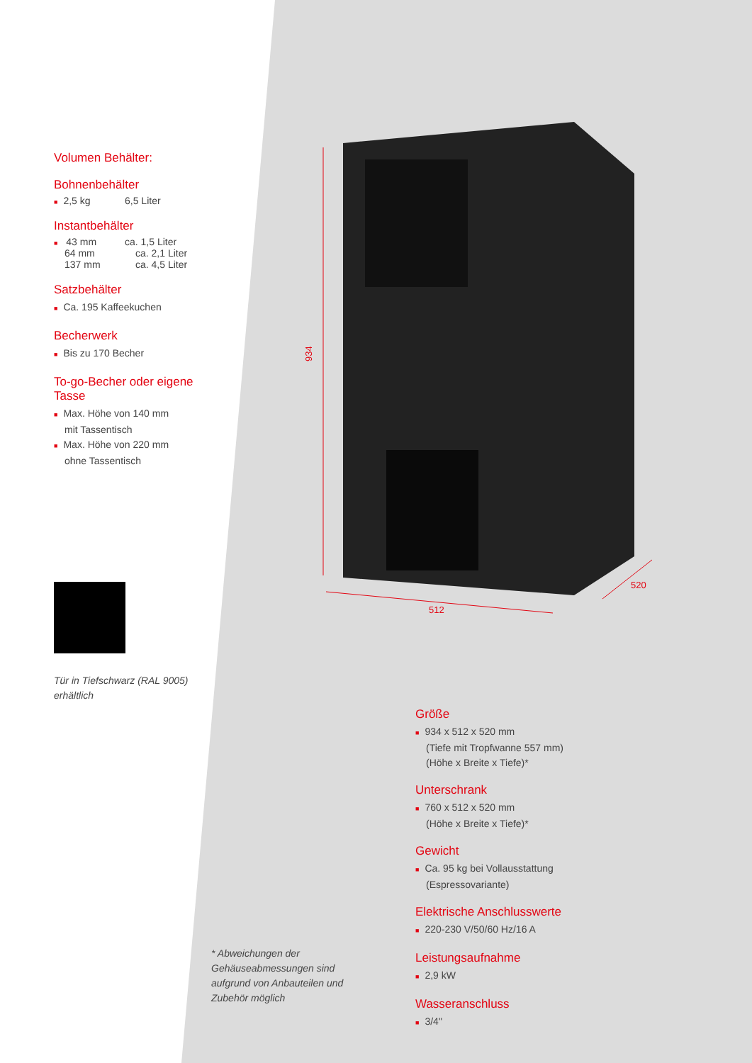934
512
520
Volumen Behälter:
Bohnenbehälter
■ 2,5 kg 6,5 Liter
Instantbehälter
■ 43 mm ca. 1,5 Liter
64 mm ca. 2,1 Liter
137 mm ca. 4,5 Liter
Satzbehälter
■ Ca. 195 Kaffeekuchen
Becherwerk
■ Bis zu 170 Becher
To-go-Becher oder eigene Tasse
■ Max. Höhe von 140 mm
mit Tassentisch
■ Max. Höhe von 220 mm
ohne Tassentisch
Tür in Tiefschwarz (RAL 9005) erhältlich
Größe
■ 934 x 512 x 520 mm
(Tiefe mit Tropfwanne 557 mm)
(Höhe x Breite x Tiefe)*
Unterschrank
■ 760 x 512 x 520 mm
(Höhe x Breite x Tiefe)*
Gewicht
■ Ca. 95 kg bei Vollausstattung
(Espressovariante)
Elektrische Anschlusswerte
■ 220-230 V/50/60 Hz/16 A
Leistungsaufnahme
■ 2,9 kW
Wasseranschluss
■ 3/4"
* Abweichungen der Gehäuseabmessungen sind aufgrund von Anbauteilen und Zubehör möglich